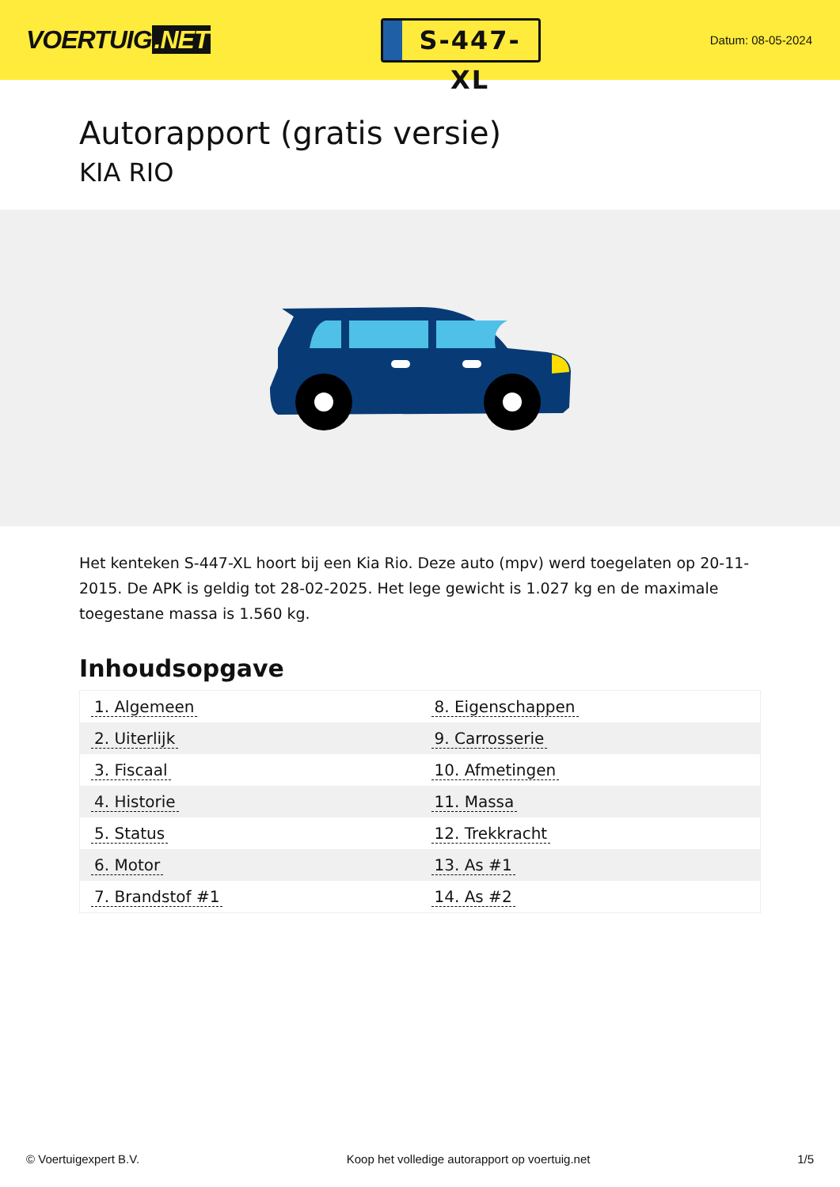VOERTUIG.NET
S-447-XL
Datum: 08-05-2024
Autorapport (gratis versie)
KIA RIO
Het kenteken S-447-XL hoort bij een Kia Rio. Deze auto (mpv) werd toegelaten op 20-11-2015. De APK is geldig tot 28-02-2025. Het lege gewicht is 1.027 kg en de maximale toegestane massa is 1.560 kg.
Inhoudsopgave
| 1. Algemeen | 8. Eigenschappen |
| 2. Uiterlijk | 9. Carrosserie |
| 3. Fiscaal | 10. Afmetingen |
| 4. Historie | 11. Massa |
| 5. Status | 12. Trekkracht |
| 6. Motor | 13. As #1 |
| 7. Brandstof #1 | 14. As #2 |
© Voertuigexpert B.V. Koop het volledige autorapport op voertuig.net
1/5